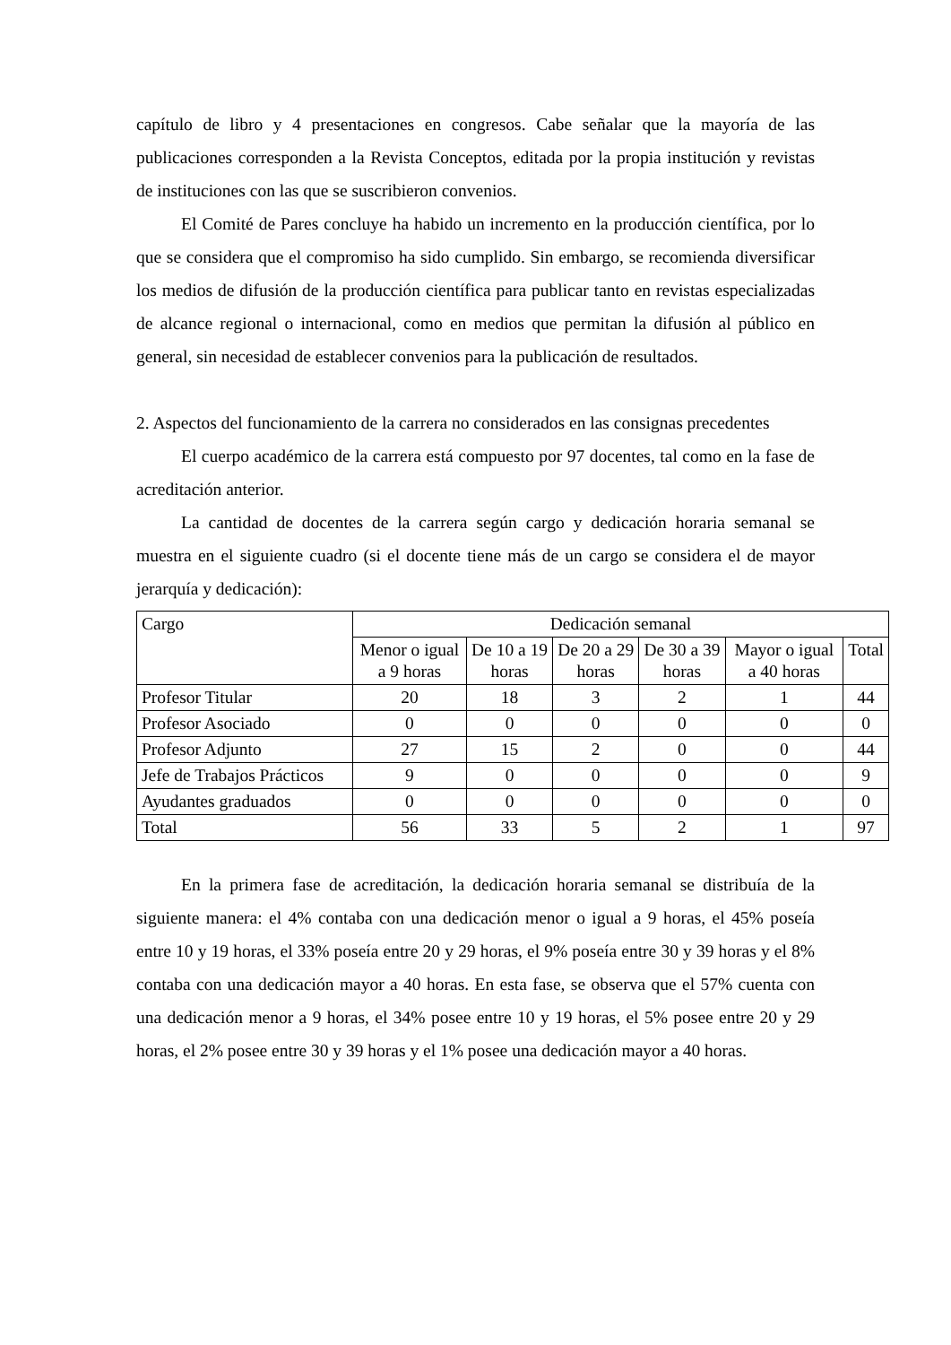capítulo de libro y 4 presentaciones en congresos. Cabe señalar que la mayoría de las publicaciones corresponden a la Revista Conceptos, editada por la propia institución y revistas de instituciones con las que se suscribieron convenios.
El Comité de Pares concluye ha habido un incremento en la producción científica, por lo que se considera que el compromiso ha sido cumplido. Sin embargo, se recomienda diversificar los medios de difusión de la producción científica para publicar tanto en revistas especializadas de alcance regional o internacional, como en medios que permitan la difusión al público en general, sin necesidad de establecer convenios para la publicación de resultados.
2. Aspectos del funcionamiento de la carrera no considerados en las consignas precedentes
El cuerpo académico de la carrera está compuesto por 97 docentes, tal como en la fase de acreditación anterior.
La cantidad de docentes de la carrera según cargo y dedicación horaria semanal se muestra en el siguiente cuadro (si el docente tiene más de un cargo se considera el de mayor jerarquía y dedicación):
| Cargo | Dedicación semanal | | | | | |
| --- | --- | --- | --- | --- | --- | --- |
| | Menor o igual a 9 horas | De 10 a 19 horas | De 20 a 29 horas | De 30 a 39 horas | Mayor o igual a 40 horas | Total |
| Profesor Titular | 20 | 18 | 3 | 2 | 1 | 44 |
| Profesor Asociado | 0 | 0 | 0 | 0 | 0 | 0 |
| Profesor Adjunto | 27 | 15 | 2 | 0 | 0 | 44 |
| Jefe de Trabajos Prácticos | 9 | 0 | 0 | 0 | 0 | 9 |
| Ayudantes graduados | 0 | 0 | 0 | 0 | 0 | 0 |
| Total | 56 | 33 | 5 | 2 | 1 | 97 |
En la primera fase de acreditación, la dedicación horaria semanal se distribuía de la siguiente manera: el 4% contaba con una dedicación menor o igual a 9 horas, el 45% poseía entre 10 y 19 horas, el 33% poseía entre 20 y 29 horas, el 9% poseía entre 30 y 39 horas y el 8% contaba con una dedicación mayor a 40 horas. En esta fase, se observa que el 57% cuenta con una dedicación menor a 9 horas, el 34% posee entre 10 y 19 horas, el 5% posee entre 20 y 29 horas, el 2% posee entre 30 y 39 horas y el 1% posee una dedicación mayor a 40 horas.